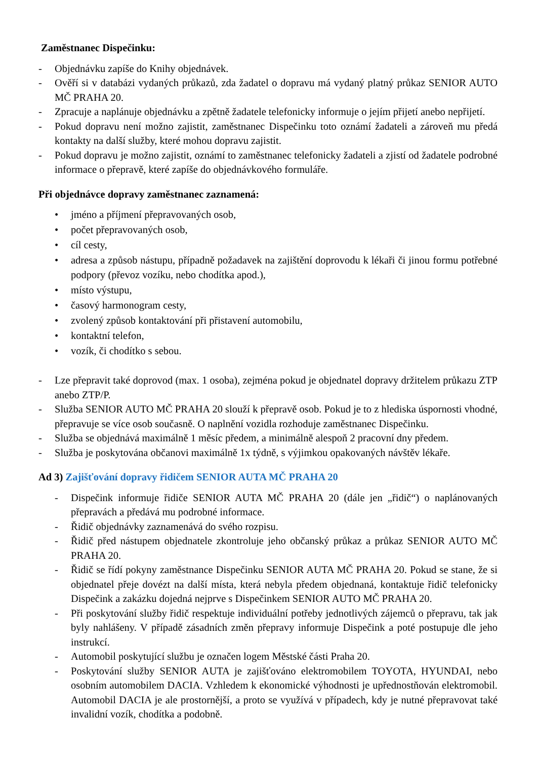Zaměstnanec Dispečinku:
- Objednávku zapíše do Knihy objednávek.
- Ověří si v databázi vydaných průkazů, zda žadatel o dopravu má vydaný platný průkaz SENIOR AUTO MČ PRAHA 20.
- Zpracuje a naplánuje objednávku a zpětně žadatele telefonicky informuje o jejím přijetí anebo nepřijetí.
- Pokud dopravu není možno zajistit, zaměstnanec Dispečinku toto oznámí žadateli a zároveň mu předá kontakty na další služby, které mohou dopravu zajistit.
- Pokud dopravu je možno zajistit, oznámí to zaměstnanec telefonicky žadateli a zjistí od žadatele podrobné informace o přepravě, které zapíše do objednávkového formuláře.
Při objednávce dopravy zaměstnanec zaznamená:
• jméno a příjmení přepravovaných osob,
• počet přepravovaných osob,
• cíl cesty,
• adresa a způsob nástupu, případně požadavek na zajištění doprovodu k lékaři či jinou formu potřebné podpory (převoz vozíku, nebo chodítka apod.),
• místo výstupu,
• časový harmonogram cesty,
• zvolený způsob kontaktování při přistavení automobilu,
• kontaktní telefon,
• vozík, či chodítko s sebou.
- Lze přepravit také doprovod (max. 1 osoba), zejména pokud je objednatel dopravy držitelem průkazu ZTP anebo ZTP/P.
- Služba SENIOR AUTO MČ PRAHA 20 slouží k přepravě osob. Pokud je to z hlediska úspornosti vhodné, přepravuje se více osob současně. O naplnění vozidla rozhoduje zaměstnanec Dispečinku.
- Služba se objednává maximálně 1 měsíc předem, a minimálně alespoň 2 pracovní dny předem.
- Služba je poskytována občanovi maximálně 1x týdně, s výjimkou opakovaných návštěv lékaře.
Ad 3) Zajišťování dopravy řidičem SENIOR AUTA MČ PRAHA 20
- Dispečink informuje řidiče SENIOR AUTA MČ PRAHA 20 (dále jen „řidič“) o naplánovaných přepravách a předává mu podrobné informace.
- Řidič objednávky zaznamenává do svého rozpisu.
- Řidič před nástupem objednatele zkontroluje jeho občanský průkaz a průkaz SENIOR AUTO MČ PRAHA 20.
- Řidič se řídí pokyny zaměstnance Dispečinku SENIOR AUTA MČ PRAHA 20. Pokud se stane, že si objednatel přeje dovézt na další místa, která nebyla předem objednaná, kontaktuje řidič telefonicky Dispečink a zakázku dojedná nejprve s Dispečinkem SENIOR AUTO MČ PRAHA 20.
- Při poskytování služby řidič respektuje individuální potřeby jednotlivých zájemců o přepravu, tak jak byly nahlášeny. V případě zásadních změn přepravy informuje Dispečink a poté postupuje dle jeho instrukcí.
- Automobil poskytující službu je označen logem Městské části Praha 20.
- Poskytování služby SENIOR AUTA je zajišťováno elektromobilem TOYOTA, HYUNDAI, nebo osobním automobilem DACIA. Vzhledem k ekonomické výhodnosti je upřednostňován elektromobil. Automobil DACIA je ale prostornější, a proto se využívá v případech, kdy je nutné přepravovat také invalidní vozík, chodítka a podobně.